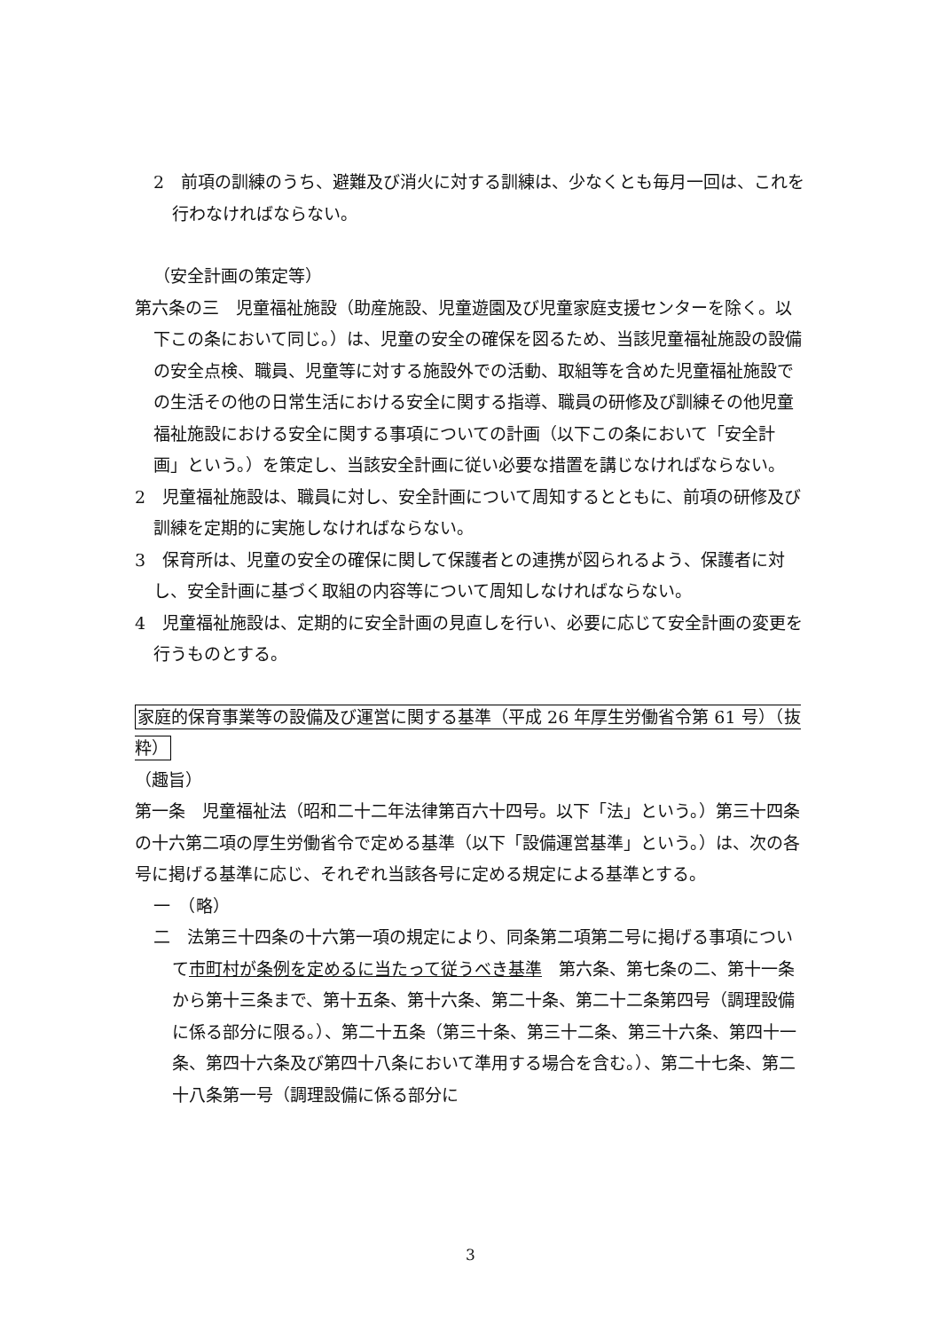2　前項の訓練のうち、避難及び消火に対する訓練は、少なくとも毎月一回は、これを行わなければならない。
（安全計画の策定等）
第六条の三　児童福祉施設（助産施設、児童遊園及び児童家庭支援センターを除く。以下この条において同じ。）は、児童の安全の確保を図るため、当該児童福祉施設の設備の安全点検、職員、児童等に対する施設外での活動、取組等を含めた児童福祉施設での生活その他の日常生活における安全に関する指導、職員の研修及び訓練その他児童福祉施設における安全に関する事項についての計画（以下この条において「安全計画」という。）を策定し、当該安全計画に従い必要な措置を講じなければならない。
2　児童福祉施設は、職員に対し、安全計画について周知するとともに、前項の研修及び訓練を定期的に実施しなければならない。
3　保育所は、児童の安全の確保に関して保護者との連携が図られるよう、保護者に対し、安全計画に基づく取組の内容等について周知しなければならない。
4　児童福祉施設は、定期的に安全計画の見直しを行い、必要に応じて安全計画の変更を行うものとする。
家庭的保育事業等の設備及び運営に関する基準（平成 26 年厚生労働省令第 61 号）（抜粋）
（趣旨）
第一条　児童福祉法（昭和二十二年法律第百六十四号。以下「法」という。）第三十四条の十六第二項の厚生労働省令で定める基準（以下「設備運営基準」という。）は、次の各号に掲げる基準に応じ、それぞれ当該各号に定める規定による基準とする。
一　（略）
二　法第三十四条の十六第一項の規定により、同条第二項第二号に掲げる事項について市町村が条例を定めるに当たって従うべき基準　第六条、第七条の二、第十一条から第十三条まで、第十五条、第十六条、第二十条、第二十二条第四号（調理設備に係る部分に限る。）、第二十五条（第三十条、第三十二条、第三十六条、第四十一条、第四十六条及び第四十八条において準用する場合を含む。）、第二十七条、第二十八条第一号（調理設備に係る部分に
3